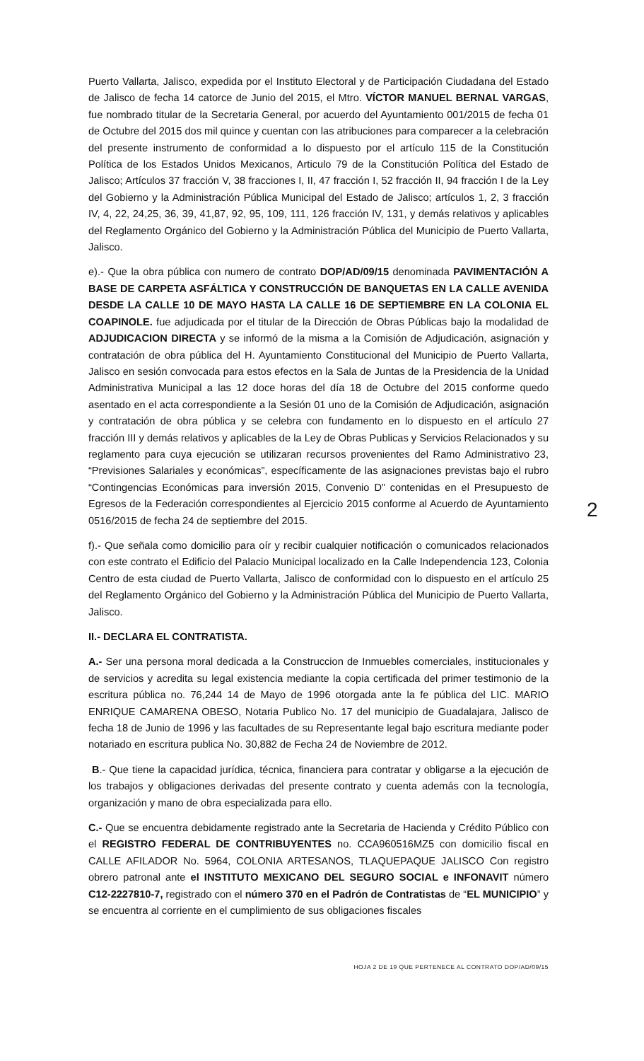Puerto Vallarta, Jalisco, expedida por el Instituto Electoral y de Participación Ciudadana del Estado de Jalisco de fecha 14 catorce de Junio del 2015, el Mtro. VÍCTOR MANUEL BERNAL VARGAS, fue nombrado titular de la Secretaria General, por acuerdo del Ayuntamiento 001/2015 de fecha 01 de Octubre del 2015 dos mil quince y cuentan con las atribuciones para comparecer a la celebración del presente instrumento de conformidad a lo dispuesto por el artículo 115 de la Constitución Política de los Estados Unidos Mexicanos, Articulo 79 de la Constitución Política del Estado de Jalisco; Artículos 37 fracción V, 38 fracciones I, II, 47 fracción I, 52 fracción II, 94 fracción I de la Ley del Gobierno y la Administración Pública Municipal del Estado de Jalisco; artículos 1, 2, 3 fracción IV, 4, 22, 24,25, 36, 39, 41,87, 92, 95, 109, 111, 126 fracción IV, 131, y demás relativos y aplicables del Reglamento Orgánico del Gobierno y la Administración Pública del Municipio de Puerto Vallarta, Jalisco.
e).- Que la obra pública con numero de contrato DOP/AD/09/15 denominada PAVIMENTACIÓN A BASE DE CARPETA ASFÁLTICA Y CONSTRUCCIÓN DE BANQUETAS EN LA CALLE AVENIDA DESDE LA CALLE 10 DE MAYO HASTA LA CALLE 16 DE SEPTIEMBRE EN LA COLONIA EL COAPINOLE. fue adjudicada por el titular de la Dirección de Obras Públicas bajo la modalidad de ADJUDICACION DIRECTA y se informó de la misma a la Comisión de Adjudicación, asignación y contratación de obra pública del H. Ayuntamiento Constitucional del Municipio de Puerto Vallarta, Jalisco en sesión convocada para estos efectos en la Sala de Juntas de la Presidencia de la Unidad Administrativa Municipal a las 12 doce horas del día 18 de Octubre del 2015 conforme quedo asentado en el acta correspondiente a la Sesión 01 uno de la Comisión de Adjudicación, asignación y contratación de obra pública y se celebra con fundamento en lo dispuesto en el artículo 27 fracción III y demás relativos y aplicables de la Ley de Obras Publicas y Servicios Relacionados y su reglamento para cuya ejecución se utilizaran recursos provenientes del Ramo Administrativo 23, “Previsiones Salariales y económicas”, específicamente de las asignaciones previstas bajo el rubro “Contingencias Económicas para inversión 2015, Convenio D” contenidas en el Presupuesto de Egresos de la Federación correspondientes al Ejercicio 2015 conforme al Acuerdo de Ayuntamiento 0516/2015 de fecha 24 de septiembre del 2015.
2
f).- Que señala como domicilio para oír y recibir cualquier notificación o comunicados relacionados con este contrato el Edificio del Palacio Municipal localizado en la Calle Independencia 123, Colonia Centro de esta ciudad de Puerto Vallarta, Jalisco de conformidad con lo dispuesto en el artículo 25 del Reglamento Orgánico del Gobierno y la Administración Pública del Municipio de Puerto Vallarta, Jalisco.
II.- DECLARA EL CONTRATISTA.
A.- Ser una persona moral dedicada a la Construccion de Inmuebles comerciales, institucionales y de servicios y acredita su legal existencia mediante la copia certificada del primer testimonio de la escritura pública no. 76,244 14 de Mayo de 1996 otorgada ante la fe pública del LIC. MARIO ENRIQUE CAMARENA OBESO, Notaria Publico No. 17 del municipio de Guadalajara, Jalisco de fecha 18 de Junio de 1996 y las facultades de su Representante legal bajo escritura mediante poder notariado en escritura publica No. 30,882 de Fecha 24 de Noviembre de 2012.
B.- Que tiene la capacidad jurídica, técnica, financiera para contratar y obligarse a la ejecución de los trabajos y obligaciones derivadas del presente contrato y cuenta además con la tecnología, organización y mano de obra especializada para ello.
C.- Que se encuentra debidamente registrado ante la Secretaria de Hacienda y Crédito Público con el REGISTRO FEDERAL DE CONTRIBUYENTES no. CCA960516MZ5 con domicilio fiscal en CALLE AFILADOR No. 5964, COLONIA ARTESANOS, TLAQUEPAQUE JALISCO Con registro obrero patronal ante el INSTITUTO MEXICANO DEL SEGURO SOCIAL e INFONAVIT número C12-2227810-7, registrado con el número 370 en el Padrón de Contratistas de “EL MUNICIPIO” y se encuentra al corriente en el cumplimiento de sus obligaciones fiscales
HOJA 2 DE 19 QUE PERTENECE AL CONTRATO DOP/AD/09/15